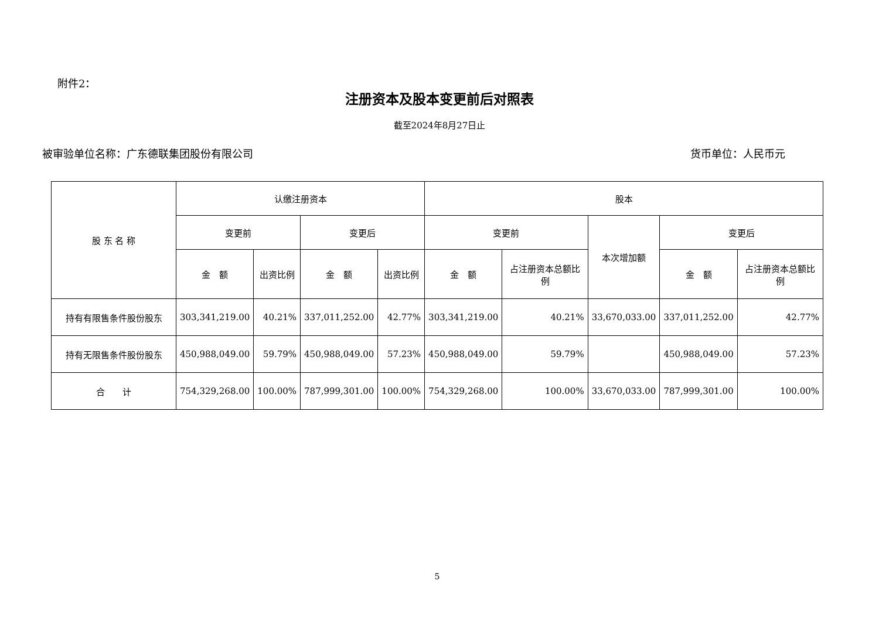附件2：
注册资本及股本变更前后对照表
截至2024年8月27日止
被审验单位名称：广东德联集团股份有限公司 货币单位：人民币元
| 股 东 名 称 | 认缴注册资本 | | | | 股本 | | | | |
| --- | --- | --- | --- | --- | --- | --- | --- | --- | --- |
| | 变更前 | | 变更后 | | 变更前 | | 本次增加额 | 变更后 | |
| | 金 额 | 出资比例 | 金 额 | 出资比例 | 金 额 | 占注册资本总额比例 | | 金 额 | 占注册资本总额比例 |
| 持有有限售条件股份股东 | 303,341,219.00 | 40.21% | 337,011,252.00 | 42.77% | 303,341,219.00 | 40.21% | 33,670,033.00 | 337,011,252.00 | 42.77% |
| 持有无限售条件股份股东 | 450,988,049.00 | 59.79% | 450,988,049.00 | 57.23% | 450,988,049.00 | 59.79% | | 450,988,049.00 | 57.23% |
| 合 计 | 754,329,268.00 | 100.00% | 787,999,301.00 | 100.00% | 754,329,268.00 | 100.00% | 33,670,033.00 | 787,999,301.00 | 100.00% |
5